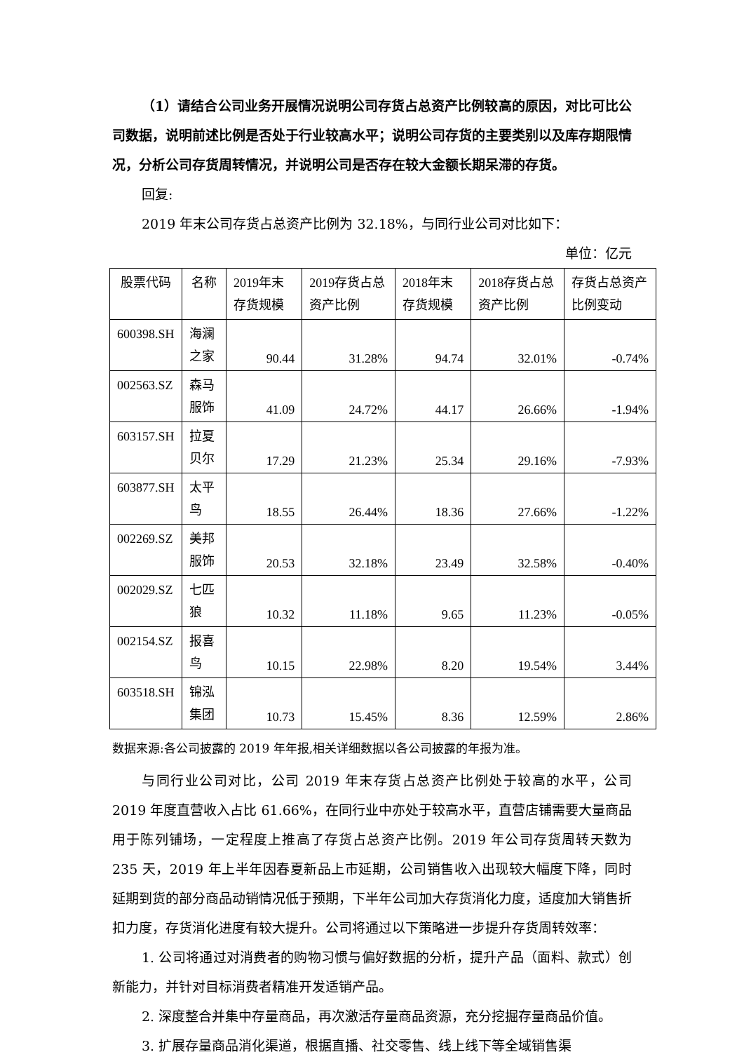（1）请结合公司业务开展情况说明公司存货占总资产比例较高的原因，对比可比公司数据，说明前述比例是否处于行业较高水平；说明公司存货的主要类别以及库存期限情况，分析公司存货周转情况，并说明公司是否存在较大金额长期呆滞的存货。
回复:
2019 年末公司存货占总资产比例为 32.18%，与同行业公司对比如下：
单位：亿元
| 股票代码 | 名称 | 2019年末存货规模 | 2019存货占总资产比例 | 2018年末存货规模 | 2018存货占总资产比例 | 存货占总资产比例变动 |
| --- | --- | --- | --- | --- | --- | --- |
| 600398.SH | 海澜之家 | 90.44 | 31.28% | 94.74 | 32.01% | -0.74% |
| 002563.SZ | 森马服饰 | 41.09 | 24.72% | 44.17 | 26.66% | -1.94% |
| 603157.SH | 拉夏贝尔 | 17.29 | 21.23% | 25.34 | 29.16% | -7.93% |
| 603877.SH | 太平鸟 | 18.55 | 26.44% | 18.36 | 27.66% | -1.22% |
| 002269.SZ | 美邦服饰 | 20.53 | 32.18% | 23.49 | 32.58% | -0.40% |
| 002029.SZ | 七匹狼 | 10.32 | 11.18% | 9.65 | 11.23% | -0.05% |
| 002154.SZ | 报喜鸟 | 10.15 | 22.98% | 8.20 | 19.54% | 3.44% |
| 603518.SH | 锦泓集团 | 10.73 | 15.45% | 8.36 | 12.59% | 2.86% |
数据来源:各公司披露的 2019 年年报,相关详细数据以各公司披露的年报为准。
与同行业公司对比，公司 2019 年末存货占总资产比例处于较高的水平，公司 2019 年度直营收入占比 61.66%，在同行业中亦处于较高水平，直营店铺需要大量商品用于陈列铺场，一定程度上推高了存货占总资产比例。2019 年公司存货周转天数为 235 天，2019 年上半年因春夏新品上市延期，公司销售收入出现较大幅度下降，同时延期到货的部分商品动销情况低于预期，下半年公司加大存货消化力度，适度加大销售折扣力度，存货消化进度有较大提升。公司将通过以下策略进一步提升存货周转效率：
1. 公司将通过对消费者的购物习惯与偏好数据的分析，提升产品（面料、款式）创新能力，并针对目标消费者精准开发适销产品。
2. 深度整合并集中存量商品，再次激活存量商品资源，充分挖掘存量商品价值。
3. 扩展存量商品消化渠道，根据直播、社交零售、线上线下等全域销售渠